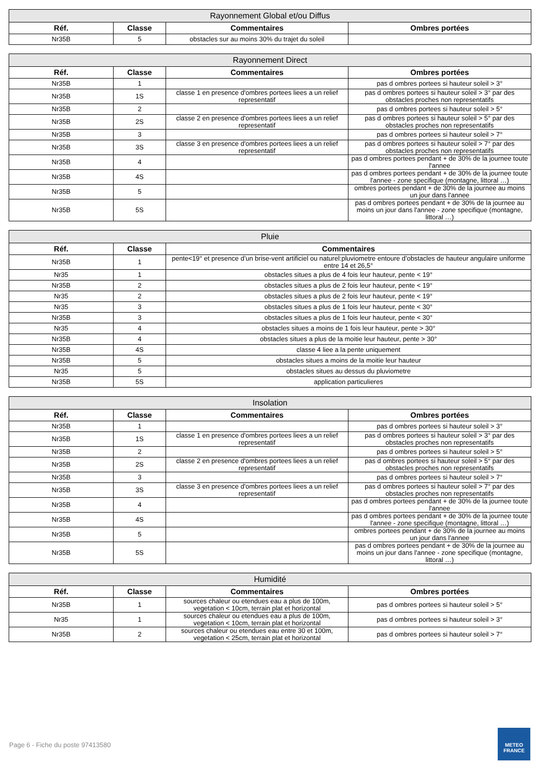| Rayonnement Global et/ou Diffus | | | |
| --- | --- | --- | --- |
| Réf. | Classe | Commentaires | Ombres portées |
| Nr35B | 5 | obstacles sur au moins 30% du trajet du soleil | |
| Rayonnement Direct | | | |
| --- | --- | --- | --- |
| Réf. | Classe | Commentaires | Ombres portées |
| Nr35B | 1 | | pas d ombres portees si hauteur soleil > 3° |
| Nr35B | 1S | classe 1 en presence d'ombres portees liees a un relief representatif | pas d ombres portees si hauteur soleil > 3° par des obstacles proches non representatifs |
| Nr35B | 2 | | pas d ombres portees si hauteur soleil > 5° |
| Nr35B | 2S | classe 2 en presence d'ombres portees liees a un relief representatif | pas d ombres portees si hauteur soleil > 5° par des obstacles proches non representatifs |
| Nr35B | 3 | | pas d ombres portees si hauteur soleil > 7° |
| Nr35B | 3S | classe 3 en presence d'ombres portees liees a un relief representatif | pas d ombres portees si hauteur soleil > 7° par des obstacles proches non representatifs |
| Nr35B | 4 | | pas d ombres portees pendant + de 30% de la journee toute l'annee |
| Nr35B | 4S | | pas d ombres portees pendant + de 30% de la journee toute l'annee - zone specifique (montagne, littoral …) |
| Nr35B | 5 | | ombres portees pendant + de 30% de la journee au moins un jour dans l'annee |
| Nr35B | 5S | | pas d ombres portees pendant + de 30% de la journee au moins un jour dans l'annee - zone specifique (montagne, littoral …) |
| Pluie | | |
| --- | --- | --- |
| Réf. | Classe | Commentaires |
| Nr35B | 1 | pente<19° et presence d’un brise-vent artificiel ou naturel:pluviometre entoure d’obstacles de hauteur angulaire uniforme entre 14 et 26,5° |
| Nr35 | 1 | obstacles situes a plus de 4 fois leur hauteur, pente < 19° |
| Nr35B | 2 | obstacles situes a plus de 2 fois leur hauteur, pente < 19° |
| Nr35 | 2 | obstacles situes a plus de 2 fois leur hauteur, pente < 19° |
| Nr35 | 3 | obstacles situes a plus de 1 fois leur hauteur, pente < 30° |
| Nr35B | 3 | obstacles situes a plus de 1 fois leur hauteur, pente < 30° |
| Nr35 | 4 | obstacles situes a moins de 1 fois leur hauteur, pente > 30° |
| Nr35B | 4 | obstacles situes a plus de la moitie leur hauteur, pente > 30° |
| Nr35B | 4S | classe 4 liee a la pente uniquement |
| Nr35B | 5 | obstacles situes a moins de la moitie leur hauteur |
| Nr35 | 5 | obstacles situes au dessus du pluviometre |
| Nr35B | 5S | application particulieres |
| Insolation | | | |
| --- | --- | --- | --- |
| Réf. | Classe | Commentaires | Ombres portées |
| Nr35B | 1 | | pas d ombres portees si hauteur soleil > 3° |
| Nr35B | 1S | classe 1 en presence d'ombres portees liees a un relief representatif | pas d ombres portees si hauteur soleil > 3° par des obstacles proches non representatifs |
| Nr35B | 2 | | pas d ombres portees si hauteur soleil > 5° |
| Nr35B | 2S | classe 2 en presence d'ombres portees liees a un relief representatif | pas d ombres portees si hauteur soleil > 5° par des obstacles proches non representatifs |
| Nr35B | 3 | | pas d ombres portees si hauteur soleil > 7° |
| Nr35B | 3S | classe 3 en presence d'ombres portees liees a un relief representatif | pas d ombres portees si hauteur soleil > 7° par des obstacles proches non representatifs |
| Nr35B | 4 | | pas d ombres portees pendant + de 30% de la journee toute l'annee |
| Nr35B | 4S | | pas d ombres portees pendant + de 30% de la journee toute l'annee - zone specifique (montagne, littoral …) |
| Nr35B | 5 | | ombres portees pendant + de 30% de la journee au moins un jour dans l'annee |
| Nr35B | 5S | | pas d ombres portees pendant + de 30% de la journee au moins un jour dans l'annee - zone specifique (montagne, littoral …) |
| Humidité | | | |
| --- | --- | --- | --- |
| Réf. | Classe | Commentaires | Ombres portées |
| Nr35B | 1 | sources chaleur ou etendues eau a plus de 100m, vegetation < 10cm, terrain plat et horizontal | pas d ombres portees si hauteur soleil > 5° |
| Nr35 | 1 | sources chaleur ou etendues eau a plus de 100m, vegetation < 10cm, terrain plat et horizontal | pas d ombres portees si hauteur soleil > 3° |
| Nr35B | 2 | sources chaleur ou etendues eau entre 30 et 100m, vegetation < 25cm, terrain plat et horizontal | pas d ombres portees si hauteur soleil > 7° |
Page 6 - Fiche du poste 97413580
METEO
FRANCE